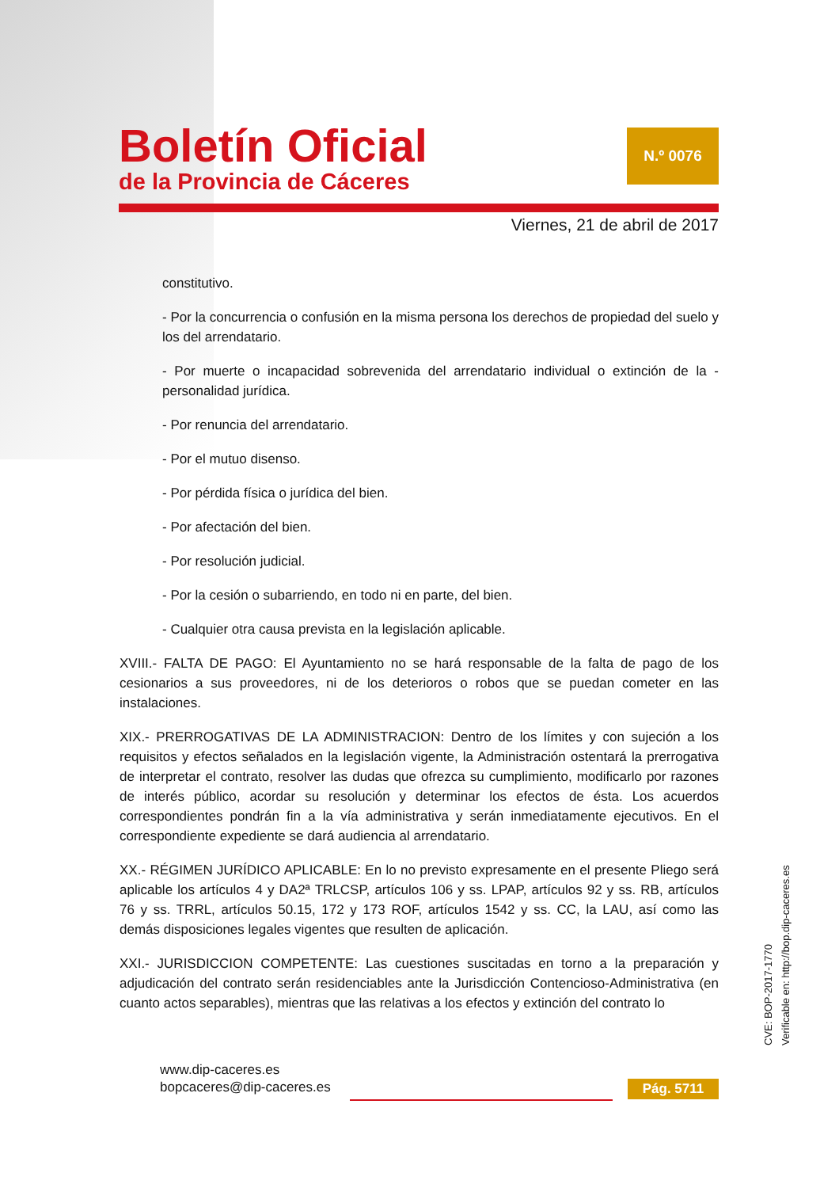Boletín Oficial
de la Provincia de Cáceres
N.º 0076
Viernes, 21 de abril de 2017
constitutivo.
- Por la concurrencia o confusión en la misma persona los derechos de propiedad del suelo y los del arrendatario.
- Por muerte o incapacidad sobrevenida del arrendatario individual o extinción de la - personalidad jurídica.
- Por renuncia del arrendatario.
- Por el mutuo disenso.
- Por pérdida física o jurídica del bien.
- Por afectación del bien.
- Por resolución judicial.
- Por la cesión o subarriendo, en todo ni en parte, del bien.
- Cualquier otra causa prevista en la legislación aplicable.
XVIII.- FALTA DE PAGO: El Ayuntamiento no se hará responsable de la falta de pago de los cesionarios a sus proveedores, ni de los deterioros o robos que se puedan cometer en las instalaciones.
XIX.- PRERROGATIVAS DE LA ADMINISTRACION: Dentro de los límites y con sujeción a los requisitos y efectos señalados en la legislación vigente, la Administración ostentará la prerrogativa de interpretar el contrato, resolver las dudas que ofrezca su cumplimiento, modificarlo por razones de interés público, acordar su resolución y determinar los efectos de ésta. Los acuerdos correspondientes pondrán fin a la vía administrativa y serán inmediatamente ejecutivos. En el correspondiente expediente se dará audiencia al arrendatario.
XX.- RÉGIMEN JURÍDICO APLICABLE: En lo no previsto expresamente en el presente Pliego será aplicable los artículos 4 y DA2ª TRLCSP, artículos 106 y ss. LPAP, artículos 92 y ss. RB, artículos 76 y ss. TRRL, artículos 50.15, 172 y 173 ROF, artículos 1542 y ss. CC, la LAU, así como las demás disposiciones legales vigentes que resulten de aplicación.
XXI.- JURISDICCION COMPETENTE: Las cuestiones suscitadas en torno a la preparación y adjudicación del contrato serán residenciables ante la Jurisdicción Contencioso-Administrativa (en cuanto actos separables), mientras que las relativas a los efectos y extinción del contrato lo
CVE: BOP-2017-1770
Verificable en: http://bop.dip-caceres.es
www.dip-caceres.es
bopcaceres@dip-caceres.es
Pág. 5711